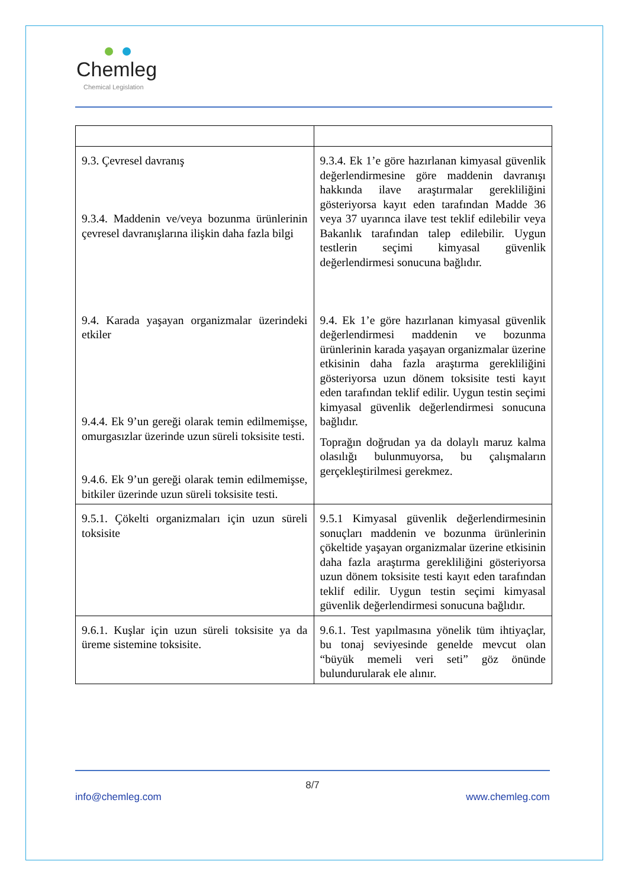Chemleg
Chemical Legislation
| 9.3. Çevresel davranış 9.3.4. Maddenin ve/veya bozunma ürünlerinin çevresel davranışlarına ilişkin daha fazla bilgi 9.4. Karada yaşayan organizmalar üzerindeki etkiler 9.4.4. Ek 9’un gereği olarak temin edilmemişse, omurgasızlar üzerinde uzun süreli toksisite testi. 9.4.6. Ek 9’un gereği olarak temin edilmemişse, bitkiler üzerinde uzun süreli toksisite testi. | 9.3.4. Ek 1’e göre hazırlanan kimyasal güvenlik değerlendirmesine göre maddenin davranışı hakkında ilave araştırmalar gerekliliğini gösteriyorsa kayıt eden tarafından Madde 36 veya 37 uyarınca ilave test teklif edilebilir veya Bakanlık tarafından talep edilebilir. Uygun testlerin seçimi kimyasal güvenlik değerlendirmesi sonucuna bağlıdır. 9.4. Ek 1’e göre hazırlanan kimyasal güvenlik değerlendirmesi maddenin ve bozunma ürünlerinin karada yaşayan organizmalar üzerine etkisinin daha fazla araştırma gerekliliğini gösteriyorsa uzun dönem toksisite testi kayıt eden tarafından teklif edilir. Uygun testin seçimi kimyasal güvenlik değerlendirmesi sonucuna bağlıdır. Toprağın doğrudan ya da dolaylı maruz kalma olasılığı bulunmuyorsa, bu çalışmaların gerçekleştirilmesi gerekmez. |
| 9.5.1. Çökelti organizmaları için uzun süreli toksisite | 9.5.1 Kimyasal güvenlik değerlendirmesinin sonuçları maddenin ve bozunma ürünlerinin çökeltide yaşayan organizmalar üzerine etkisinin daha fazla araştırma gerekliliğini gösteriyorsa uzun dönem toksisite testi kayıt eden tarafından teklif edilir. Uygun testin seçimi kimyasal güvenlik değerlendirmesi sonucuna bağlıdır. |
| 9.6.1. Kuşlar için uzun süreli toksisite ya da üreme sistemine toksisite. | 9.6.1. Test yapılmasına yönelik tüm ihtiyaçlar, bu tonaj seviyesinde genelde mevcut olan “büyük memeli veri seti” göz önünde bulundurularak ele alınır. |
8/7
info@chemleg.com www.chemleg.com